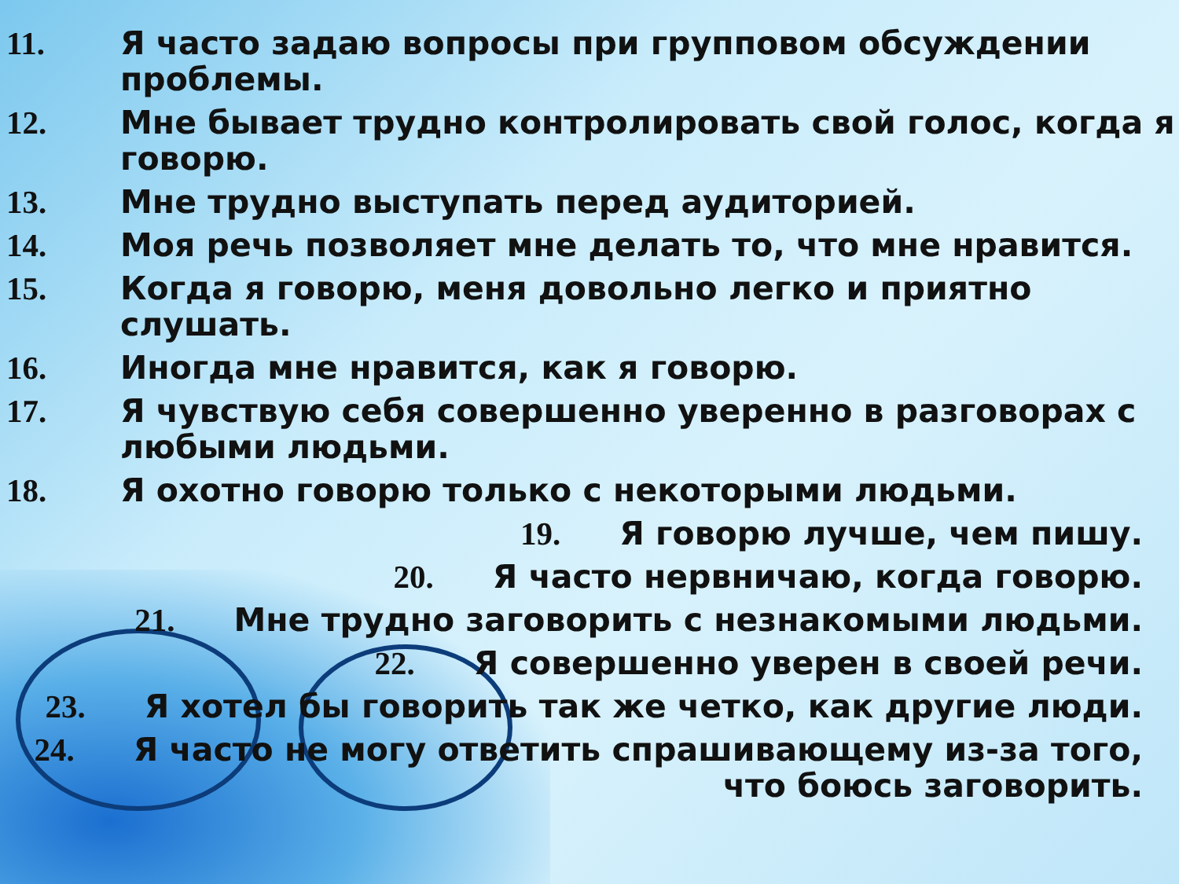11. Я часто задаю вопросы при групповом обсуждении проблемы.
12. Мне бывает трудно контролировать свой голос, когда я говорю.
13. Мне трудно выступать перед аудиторией.
14. Моя речь позволяет мне делать то, что мне нравится.
15. Когда я говорю, меня довольно легко и приятно слушать.
16. Иногда мне нравится, как я говорю.
17. Я чувствую себя совершенно уверенно в разговорах с любыми людьми.
18. Я охотно говорю только с некоторыми людьми.
19. Я говорю лучше, чем пишу.
20. Я часто нервничаю, когда говорю.
21. Мне трудно заговорить с незнакомыми людьми.
22. Я совершенно уверен в своей речи.
23. Я хотел бы говорить так же четко, как другие люди.
24. Я часто не могу ответить спрашивающему из-за того,
что боюсь заговорить.